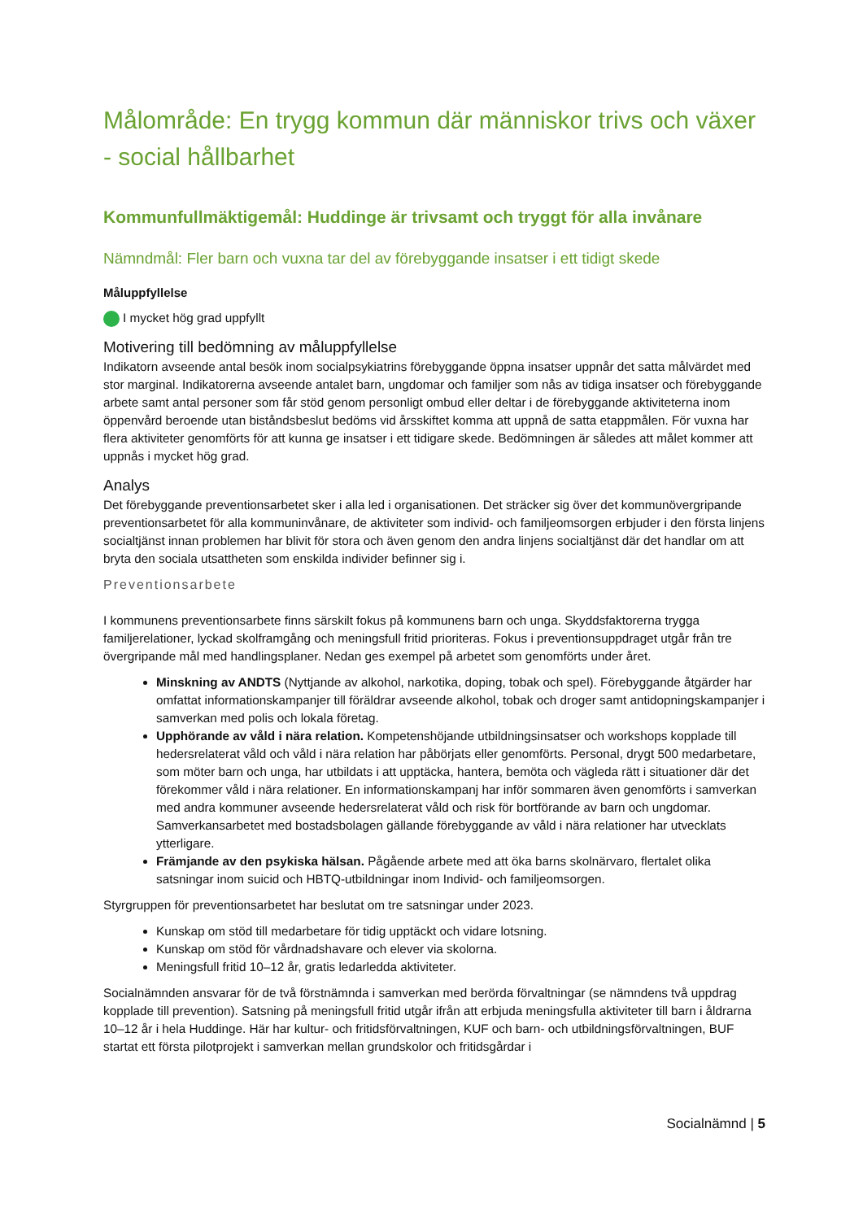Målområde: En trygg kommun där människor trivs och växer - social hållbarhet
Kommunfullmäktigemål: Huddinge är trivsamt och tryggt för alla invånare
Nämndmål: Fler barn och vuxna tar del av förebyggande insatser i ett tidigt skede
Måluppfyllelse
I mycket hög grad uppfyllt
Motivering till bedömning av måluppfyllelse
Indikatorn avseende antal besök inom socialpsykiatrins förebyggande öppna insatser uppnår det satta målvärdet med stor marginal. Indikatorerna avseende antalet barn, ungdomar och familjer som nås av tidiga insatser och förebyggande arbete samt antal personer som får stöd genom personligt ombud eller deltar i de förebyggande aktiviteterna inom öppenvård beroende utan biståndsbeslut bedöms vid årsskiftet komma att uppnå de satta etappmålen. För vuxna har flera aktiviteter genomförts för att kunna ge insatser i ett tidigare skede. Bedömningen är således att målet kommer att uppnås i mycket hög grad.
Analys
Det förebyggande preventionsarbetet sker i alla led i organisationen. Det sträcker sig över det kommunövergripande preventionsarbetet för alla kommuninvånare, de aktiviteter som individ- och familjeomsorgen erbjuder i den första linjens socialtjänst innan problemen har blivit för stora och även genom den andra linjens socialtjänst där det handlar om att bryta den sociala utsattheten som enskilda individer befinner sig i.
Preventionsarbete
I kommunens preventionsarbete finns särskilt fokus på kommunens barn och unga. Skyddsfaktorerna trygga familjerelationer, lyckad skolframgång och meningsfull fritid prioriteras. Fokus i preventionsuppdraget utgår från tre övergripande mål med handlingsplaner. Nedan ges exempel på arbetet som genomförts under året.
Minskning av ANDTS (Nyttjande av alkohol, narkotika, doping, tobak och spel). Förebyggande åtgärder har omfattat informationskampanjer till föräldrar avseende alkohol, tobak och droger samt antidopningskampanjer i samverkan med polis och lokala företag.
Upphörande av våld i nära relation. Kompetenshöjande utbildningsinsatser och workshops kopplade till hedersrelaterat våld och våld i nära relation har påbörjats eller genomförts. Personal, drygt 500 medarbetare, som möter barn och unga, har utbildats i att upptäcka, hantera, bemöta och vägleda rätt i situationer där det förekommer våld i nära relationer. En informationskampanj har inför sommaren även genomförts i samverkan med andra kommuner avseende hedersrelaterat våld och risk för bortförande av barn och ungdomar. Samverkansarbetet med bostadsbolagen gällande förebyggande av våld i nära relationer har utvecklats ytterligare.
Främjande av den psykiska hälsan. Pågående arbete med att öka barns skolnärvaro, flertalet olika satsningar inom suicid och HBTQ-utbildningar inom Individ- och familjeomsorgen.
Styrgruppen för preventionsarbetet har beslutat om tre satsningar under 2023.
Kunskap om stöd till medarbetare för tidig upptäckt och vidare lotsning.
Kunskap om stöd för vårdnadshavare och elever via skolorna.
Meningsfull fritid 10–12 år, gratis ledarledda aktiviteter.
Socialnämnden ansvarar för de två förstnämnda i samverkan med berörda förvaltningar (se nämndens två uppdrag kopplade till prevention). Satsning på meningsfull fritid utgår ifrån att erbjuda meningsfulla aktiviteter till barn i åldrarna 10–12 år i hela Huddinge. Här har kultur- och fritidsförvaltningen, KUF och barn- och utbildningsförvaltningen, BUF startat ett första pilotprojekt i samverkan mellan grundskolor och fritidsgårdar i
Socialnämnd | 5